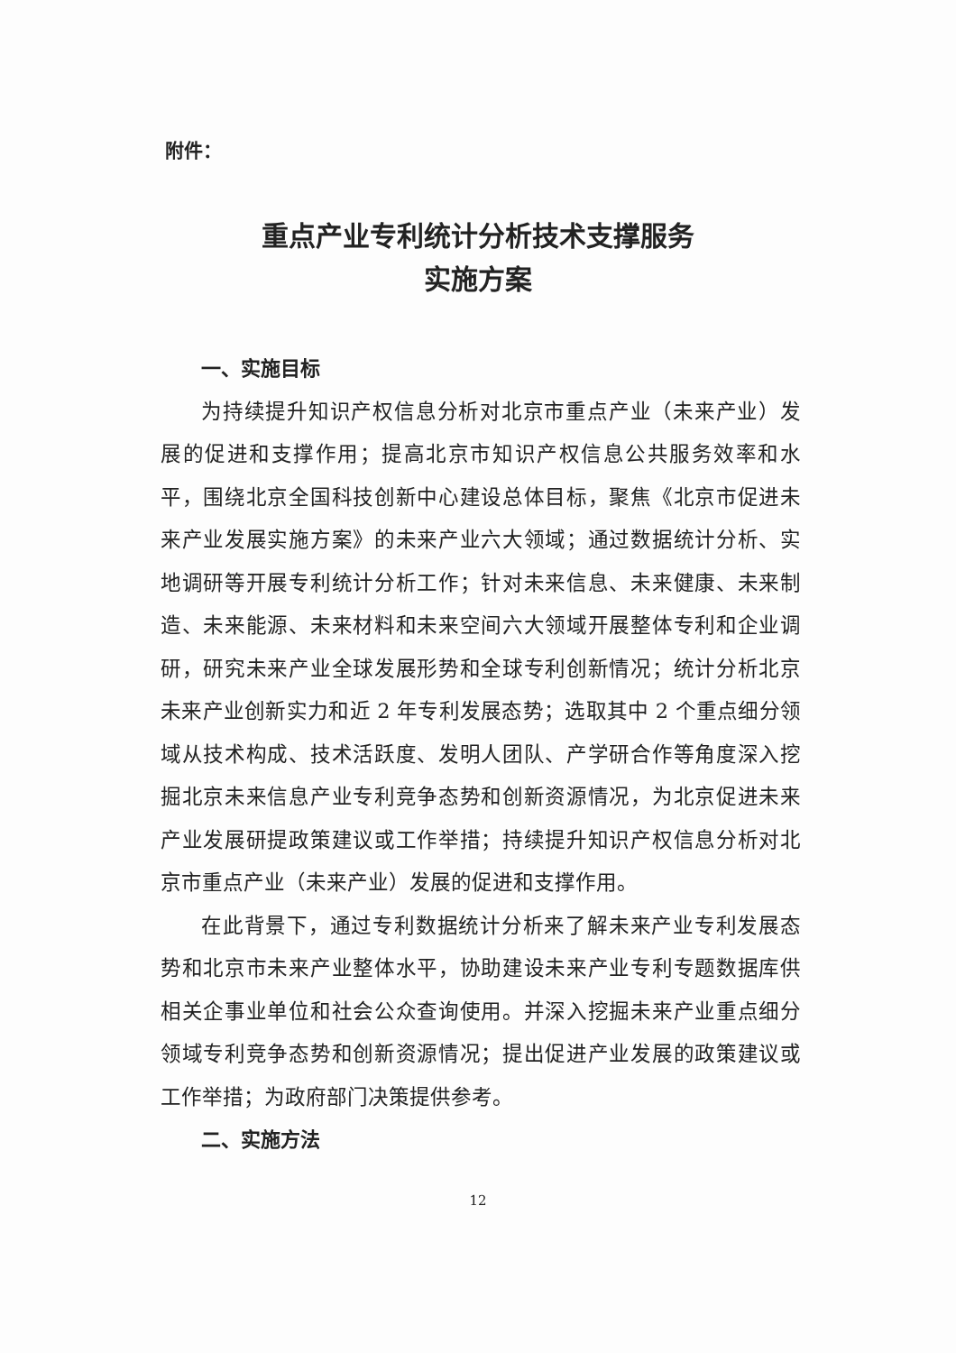附件：
重点产业专利统计分析技术支撑服务
实施方案
一、实施目标
为持续提升知识产权信息分析对北京市重点产业（未来产业）发展的促进和支撑作用；提高北京市知识产权信息公共服务效率和水平，围绕北京全国科技创新中心建设总体目标，聚焦《北京市促进未来产业发展实施方案》的未来产业六大领域；通过数据统计分析、实地调研等开展专利统计分析工作；针对未来信息、未来健康、未来制造、未来能源、未来材料和未来空间六大领域开展整体专利和企业调研，研究未来产业全球发展形势和全球专利创新情况；统计分析北京未来产业创新实力和近 2 年专利发展态势；选取其中 2 个重点细分领域从技术构成、技术活跃度、发明人团队、产学研合作等角度深入挖掘北京未来信息产业专利竞争态势和创新资源情况，为北京促进未来产业发展研提政策建议或工作举措；持续提升知识产权信息分析对北京市重点产业（未来产业）发展的促进和支撑作用。
在此背景下，通过专利数据统计分析来了解未来产业专利发展态势和北京市未来产业整体水平，协助建设未来产业专利专题数据库供相关企事业单位和社会公众查询使用。并深入挖掘未来产业重点细分领域专利竞争态势和创新资源情况；提出促进产业发展的政策建议或工作举措；为政府部门决策提供参考。
二、实施方法
12